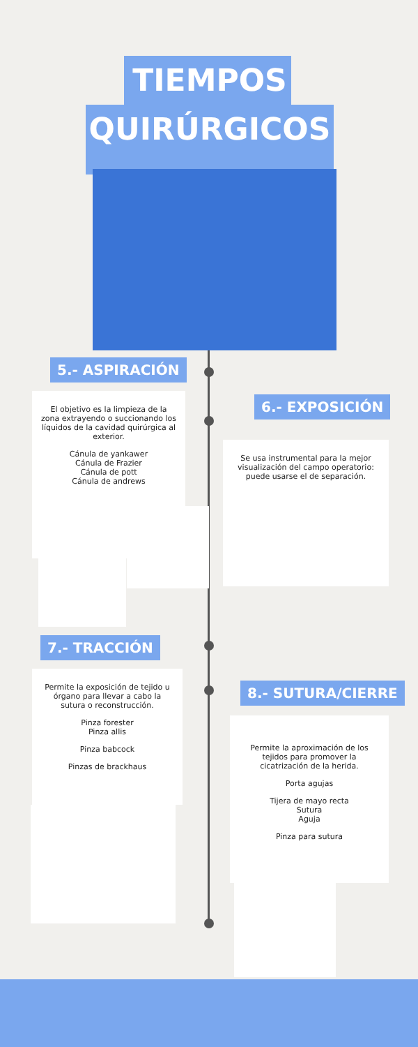TIEMPOS
QUIRÚRGICOS
5.- ASPIRACIÓN
El objetivo es la limpieza de la zona extrayendo o succionando los líquidos de la cavidad quirúrgica al exterior.
Cánula de yankawer
Cánula de Frazier
Cánula de pott
Cánula de andrews
6.- EXPOSICIÓN
Se usa instrumental para la mejor visualización del campo operatorio: puede usarse el de separación.
7.- TRACCIÓN
Permite la exposición de tejido u órgano para llevar a cabo la sutura o reconstrucción.
Pinza forester
Pinza allis
Pinza babcock
Pinzas de brackhaus
8.- SUTURA/CIERRE
Permite la aproximación de los tejidos para promover la cicatrización de la herida.
Porta agujas
Tijera de mayo recta
Sutura
Aguja
Pinza para sutura